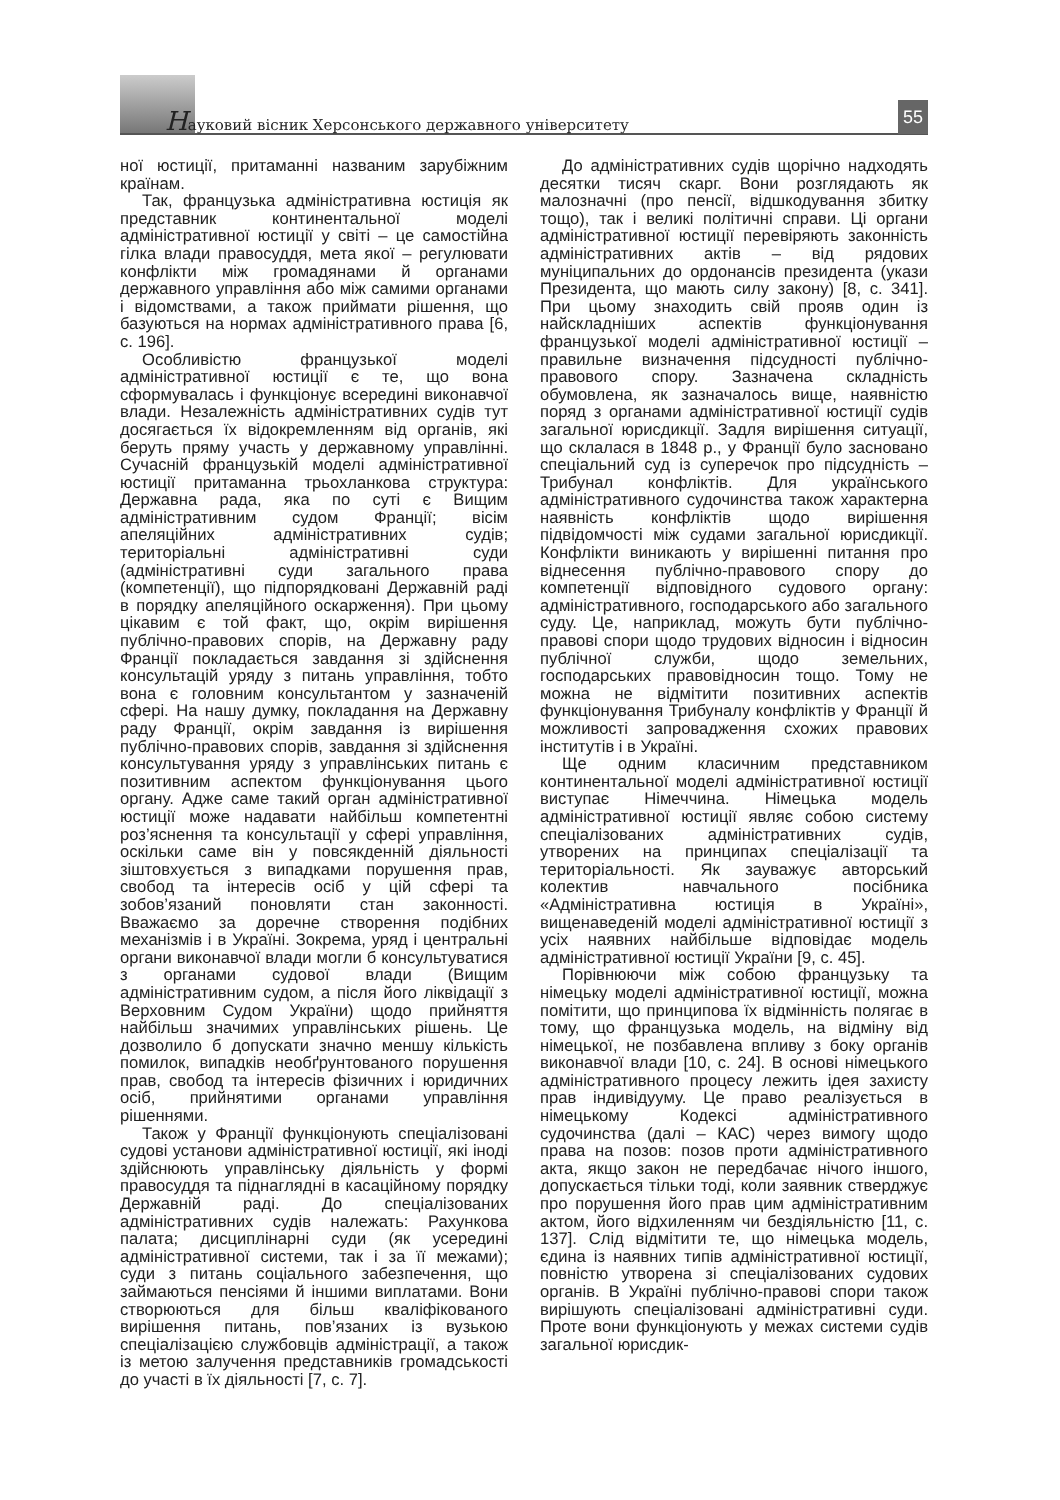Науковий вісник Херсонського державного університету
55
ної юстиції, притаманні названим зарубіжним країнам.
Так, французька адміністративна юстиція як представник континентальної моделі адміністративної юстиції у світі – це самостійна гілка влади правосуддя, мета якої – регулювати конфлікти між громадянами й органами державного управління або між самими органами і відомствами, а також приймати рішення, що базуються на нормах адміністративного права [6, с. 196].
Особливістю французької моделі адміністративної юстиції є те, що вона сформувалась і функціонує всередині виконавчої влади. Незалежність адміністративних судів тут досягається їх відокремленням від органів, які беруть пряму участь у державному управлінні. Сучасній французькій моделі адміністративної юстиції притаманна трьохланкова структура: Державна рада, яка по суті є Вищим адміністративним судом Франції; вісім апеляційних адміністративних судів; територіальні адміністративні суди (адміністративні суди загального права (компетенції), що підпорядковані Державній раді в порядку апеляційного оскарження). При цьому цікавим є той факт, що, окрім вирішення публічно-правових спорів, на Державну раду Франції покладається завдання зі здійснення консультацій уряду з питань управління, тобто вона є головним консультантом у зазначеній сфері. На нашу думку, покладання на Державну раду Франції, окрім завдання із вирішення публічно-правових спорів, завдання зі здійснення консультування уряду з управлінських питань є позитивним аспектом функціонування цього органу. Адже саме такий орган адміністративної юстиції може надавати найбільш компетентні роз’яснення та консультації у сфері управління, оскільки саме він у повсякденній діяльності зіштовхується з випадками порушення прав, свобод та інтересів осіб у цій сфері та зобов’язаний поновляти стан законності. Вважаємо за доречне створення подібних механізмів і в Україні. Зокрема, уряд і центральні органи виконавчої влади могли б консультуватися з органами судової влади (Вищим адміністративним судом, а після його ліквідації з Верховним Судом України) щодо прийняття найбільш значимих управлінських рішень. Це дозволило б допускати значно меншу кількість помилок, випадків необґрунтованого порушення прав, свобод та інтересів фізичних і юридичних осіб, прийнятими органами управління рішеннями.
Також у Франції функціонують спеціалізовані судові установи адміністративної юстиції, які іноді здійснюють управлінську діяльність у формі правосуддя та піднаглядні в касаційному порядку Державній раді. До спеціалізованих адміністративних судів належать: Рахункова палата; дисциплінарні суди (як усередині адміністративної системи, так і за її межами); суди з питань соціального забезпечення, що займаються пенсіями й іншими виплатами. Вони створюються для більш кваліфікованого вирішення питань, пов’язаних із вузькою спеціалізацією службовців адміністрації, а також із метою залучення представників громадськості до участі в їх діяльності [7, с. 7].
До адміністративних судів щорічно надходять десятки тисяч скарг. Вони розглядають як малозначні (про пенсії, відшкодування збитку тощо), так і великі політичні справи. Ці органи адміністративної юстиції перевіряють законність адміністративних актів – від рядових муніципальних до ордонансів президента (укази Президента, що мають силу закону) [8, с. 341]. При цьому знаходить свій прояв один із найскладніших аспектів функціонування французької моделі адміністративної юстиції – правильне визначення підсудності публічно-правового спору. Зазначена складність обумовлена, як зазначалось вище, наявністю поряд з органами адміністративної юстиції судів загальної юрисдикції. Задля вирішення ситуації, що склалася в 1848 р., у Франції було засновано спеціальний суд із суперечок про підсудність – Трибунал конфліктів. Для українського адміністративного судочинства також характерна наявність конфліктів щодо вирішення підвідомчості між судами загальної юрисдикції. Конфлікти виникають у вирішенні питання про віднесення публічно-правового спору до компетенції відповідного судового органу: адміністративного, господарського або загального суду. Це, наприклад, можуть бути публічно-правові спори щодо трудових відносин і відносин публічної служби, щодо земельних, господарських правовідносин тощо. Тому не можна не відмітити позитивних аспектів функціонування Трибуналу конфліктів у Франції й можливості запровадження схожих правових інститутів і в Україні.
Ще одним класичним представником континентальної моделі адміністративної юстиції виступає Німеччина. Німецька модель адміністративної юстиції являє собою систему спеціалізованих адміністративних судів, утворених на принципах спеціалізації та територіальності. Як зауважує авторський колектив навчального посібника «Адміністративна юстиція в Україні», вищенаведеній моделі адміністративної юстиції з усіх наявних найбільше відповідає модель адміністративної юстиції України [9, с. 45].
Порівнюючи між собою французьку та німецьку моделі адміністративної юстиції, можна помітити, що принципова їх відмінність полягає в тому, що французька модель, на відміну від німецької, не позбавлена впливу з боку органів виконавчої влади [10, с. 24]. В основі німецького адміністративного процесу лежить ідея захисту прав індивідууму. Це право реалізується в німецькому Кодексі адміністративного судочинства (далі – КАС) через вимогу щодо права на позов: позов проти адміністративного акта, якщо закон не передбачає нічого іншого, допускається тільки тоді, коли заявник стверджує про порушення його прав цим адміністративним актом, його відхиленням чи бездіяльністю [11, с. 137]. Слід відмітити те, що німецька модель, єдина із наявних типів адміністративної юстиції, повністю утворена зі спеціалізованих судових органів. В Україні публічно-правові спори також вирішують спеціалізовані адміністративні суди. Проте вони функціонують у межах системи судів загальної юрисдик-